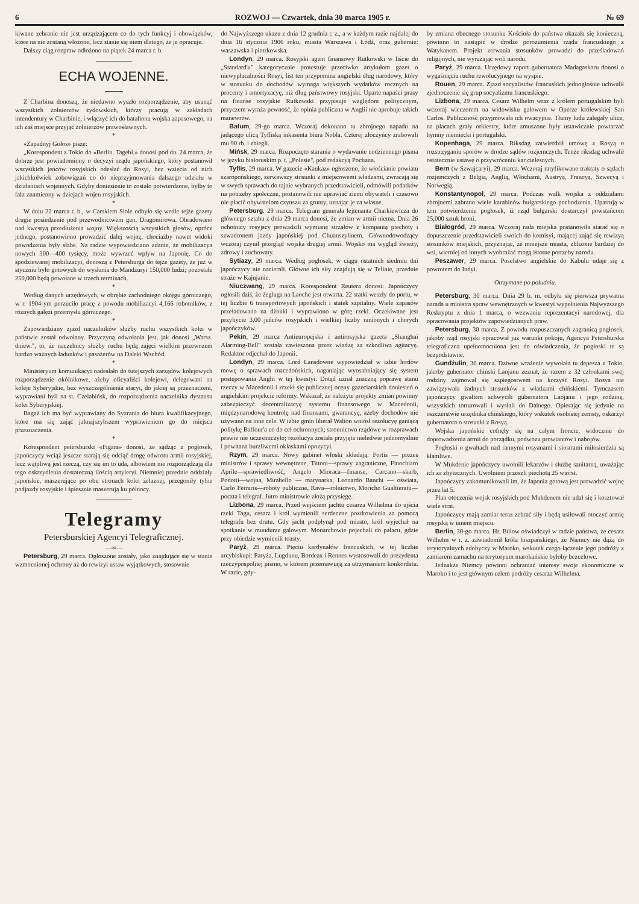6 ROZWOJ — Czwartek, dnia 30 marca 1905 r. № 69
kiwane zebranie nie jest urządzającem co do tych funkcyj i obowiązków, które na nie zostaną włożone, lecz stanie się niem dlatego, że je opracuje.
Dalszy ciąg rozpraw odłożono na piątek 24 marca r. b.
ECHA WOJENNE.
Z Charbina donoszą, że niedawno wyszło rozporządzenie, aby usunąć wszystkich żołnierzów żydowskich, którzy pracują w zakładach intendentury w Charbinie, i włączyć ich do batalionu wojska zapasowego, na ich zaś miejsce przyjąć żołnierzów prawosławnych.
*
«Zapadnyj Gołos» pisze:
„Korespondent z Tokio do «Berlin. Tagebl.» donosi pod dn. 24 marca, że dobrze jest powiadomiony o decyzyi rządu japońskiego, który postanowił wszystkich jeńców rosyjskich odesłać do Rosyi, bez wzięcia od nich jakichkolwiek zobowiązań co do nieprzyjmowania dalszego udziału w działaniach wojennych. Gdyby doniesienie to zostało potwierdzone, byłby to fakt znamienny w dziejach wojen rosyjskich.
*
W dniu 22 marca r. b., w Carskiem Siole odbyło się wedle tejże gazety drugie posiedzenie pod przewodnictwem gen. Dragomirowa. Obradowano nad kwestyą przedłużenia wojny. Większością wszystkich głosów, oprócz jednego, postanowiono prowadzić dalej wojnę, chociażby nawet widoki powodzenia były słabe. Na radzie wypowiedziano zdanie, że mobilizacya nowych 300—400 tysięcy, może wywrzeć wpływ na Japonię. Co do spodziewanej mobilizacyi, donoszą z Petersburga do tejże gazety, że już w styczniu było gotowych do wysłania do Mandżuryi 150,000 ludzi; pozostałe 250,000 będą powołane w trzech terminach.
*
Według danych urzędowych, w obrębie zachodniego okręgu górniczego, w r. 1904-ym porzuciło pracę z powodu mobilizacyi 4,166 robotników, z różnych gałęzi przemysłu górniczego.
*
Zapowiedziany zjazd naczelników służby ruchu wszystkich kolei w państwie został odwołany. Przyczyną odwołania jest, jak donosi „Warsz. dniew.", to, że naczelnicy służby ruchu będą zajęci wielkim przewozem bardzo ważnych ładunków i pasażerów na Daleki Wschód.
*
Ministeryum komunikacyi nadesłało do tutejszych zarządów kolejowych rozporządzenie okólnikowe, ażeby oficyaliści kolejowi, delegowani na koleje Syberyjskie, bez wyszczególnienia stacyi, do jakiej są przeznaczeni, wyprawiani byli na st. Czelabińsk, do rozporządzenia naczelnika dystansu kolei Syberyjskiej.
Bagaż ich ma być wyprawiany do Syzrania do biura kwalifikacyjnego, które ma się zająć jaknajszybszem wyprawieniem go do miejsca przeznaczenia.
*
Korespondent petersburski «Figara» donosi, że sądząc z pogłosek, japończycy wciąż jeszcze starają się odciąć drogę odwrotu armii rosyjskiej, lecz wątpliwą jest rzeczą, czy się im to uda, albowiem nie rozporządzają dla tego oskrzydlenia dostateczną ilością artyleryi. Niemniej przednie oddziały japońskie, maszerujące po obu stronach kolei żelaznej, przegoniły tylne podjazdy rosyjskie i śpiesznie maszerują ku północy.
Telegramy
Petersburskiej Agencyi Telegraficznej.
—∞—
Petersburg, 29 marca. Ogłoszone zostały, jako znajdujące się w stanie wzmocnionej ochrony aż do rewizyi ustaw wyjątkowych, stosownie
do Najwyższego ukazu z dnia 12 grudnia r. z., a w każdym razie najdalej do dnia 16 stycznia 1906 roku, miasta Warszawa i Łódź, oraz gubernie: waszawska i piotrkowska.
Londyn, 29 marca. Rosyjski agent finansowy Rutkowski w liście do „Standard'u" kategorycznie protestuje przeciwko artykułom gazet o niewypłacalności Rosyi, list ten przypomina angielski dług narodowy, który w stosunku do dochodów wymaga większych wydatków rocznych na procenty i amortyzacyę, niż dług państwowy rosyjski. Uparte napaści prasy na finanse rosyjskie Rutkowski przypisuje względom politycznym, przyczem wyraża pewność, że opinia publiczna w Anglii nie aprobuje takich manewrów.
Batum, 29-go marca. Wczoraj dokonano tu zbrojnego napadu na jadącego ulicą Tyfliską inkasenta biura Nobla. Czterej złoczyńcy zrabowali mu 90 rb. i zbiegli.
Mińsk, 29 marca. Rozpoczęto starania o wydawanie codziennego pisma w języku białoruskim p. t. „Polesie", pod redakcyą Pochana.
Tyflis, 29 marca. W gazecie «Kaukaz» ogłoszono, że włościanie powiatu szaropońskiego, zerwawszy stosunki z miejscowemi władzami, zwracają się w swych sprawach do tajnie wybranych przedstawicieli, odmówili podatków na potrzeby społeczne, postanowili nie uprawiać ziemi obywateli i czasowo nie płacić obywatelom czynszu za grunty, uznając je za własne.
Petersburg. 29 marca. Telegram generała lejtenanta Charkiewicza do głównego sztabu z dnia 29 marca donosi, że zmian w armii niema. Dnia 26 ochotnicy rosyjscy prowadzili wymianę strzałów z kompanią piechoty i szwadronem jazdy japońskiej pod Chuanszylinem. Głównodowodzący wczoraj czynił przegląd wojska drugiej armii. Wojsko ma wygląd świeży, zdrowy i zuchowaty.
Sytiazy, 29 marca. Według pogłosek, w ciągu ostatnich siedmiu dni japończycy nie nacierali. Główne ich siły znajdują się w Telinie, przednie straże w Kajujanie.
Niuczwang, 29 marca. Korespondent Reutera donosi: Japończycy ogłosili dziś, że żegluga na Laoche jest otwarta. 22 statki weszły do portu, w tej liczbie 6 transportowych japońskich i statek szpitalny. Wiele zapasów przeładowano na dżonki i wyprawiono w górę rzeki. Oczekiwane jest przybycie 3,00 jeńców rosyjskich i wielkiej liczby ranionych i chorych japończyków.
Pekin, 29 marca Antieuropejska i antirosyjska gazeta „Shanghai Alarming-Bell" została zawieszona przez władzę za szkodliwą agitacyę. Redaktor odjechał do Japonii.
Londyn, 29 marca. Lord Lansdowne wypowiedział w izbie lordów mowę o sprawach macedońskich, naganiając wyosabniający się system postępowania Anglii w tej kwestyi. Dotąd uznał znaczną poprawę stanu rzeczy w Macedonii i zrzekł się publicznej oceny gazeciarskich doniesień o angielskim projekcie reformy. Wskazał, że należyte projekty zmian powinny zabezpieczyć decentralizacyę systemu finansowego w Macedonii, międzynarodową kontrolę nad finansami, gwarancyę, ażeby dochodów nie używano na inne cele. W izbie gmin liberał Walton wniósł rezolucyę ganiącą politykę Balfour'a co do ceł ochronnych; stronnictwo rządowe w rozprawach prawie nie uczestniczyło; rezolucya została przyjęta nieledwie jednomyślnie i powitana burzliwemi oklaskami opozycyi.
Rzym, 29 marca. Nowy gabinet włoski składają: Fortis — prezes ministrów i sprawy wewnętrzne, Tittoni—sprawy zagraniczne, Finochiaro Aprile—sprawiedliwość, Angelo Mioraca—finanse, Carcano—skarb, Podotti—wojna, Mirabello — marynarka, Leonardo Banchi — oświata, Carlo Ferraris—roboty publiczne, Rava—rolnictwo, Moricho Gualtieratti—poczta i telegraf. Jutro ministrowie złożą przysięgę.
Lizbona, 29 marca. Przed wejściem jachtu cesarza Wilhelma do ujścia rzeki Tagu, cesarz i król wymienili serdeczne pozdrowienia za pomocą telegrafu bez drutu. Gdy jacht podpłynął pod miasto, król wyjechał na spotkanie w mundurze galowym. Monarchowie pojechali do pałacu, gdzie przy obiedzie wymienili toasty.
Paryż, 29 marca. Pięciu kardynałów francuskich, w tej liczbie arcybiskupi: Paryża, Lugdunu, Bordeax i Rennes wystosowali do prezydenta rzeczypospolitej pismo, w którem przemawiają za utrzymaniem konkordatu. W razie, gdy-
by zmiana obecnego stosunku Kościoła do państwa okazała się konieczną, powinno to nastąpić w drodze porozumienia rządu francuskiego z Watykanem. Projekt zerwania stosunków prowadzi do prześladowań religijnych, nie wyrażając woli narodu.
Paryż, 29 marca. Urzędowy raport gubernatora Madagaskaru donosi o wygaśnięciu ruchu rewolucyjnego na wyspie.
Rouen, 29 marca. Zjazd socyalistów francuskich jednogłośnie uchwalił zjednoczenie się grup socyalizmu francuskiego.
Lizbona, 29 marca. Cesarz Wilhelm wraz z królem portugalskim byli wczoraj wieczorem na widowisku galowem w Operze królewskiej San Carlos. Publiczność przyjmowała ich owacyjnie. Tłumy ludu zalegały ulice, na placach grały orkiestry, które zmuszone były ustawicznie powtarzać hymny niemiecki i portugalski.
Kopenhaga, 29 marca. Riksdag zatwierdził umowę z Rosyą o rozstrzyganiu sporów w drodze sądów rozjemczych. Tenże riksdag uchwalił ostatecznie ustawę o przywróceniu kar cielesnych.
Bern (w Szwajcaryi), 29 marca. Wczoraj ratyfikowano traktaty o sądach rozjemczych z Belgią, Anglią, Włochami, Austryą, Francyą, Szwecyą i Norwegią.
Konstantynopol, 29 marca. Podczas walk wojska z oddziałami zbrojnemi zabrano wiele karabinów bułgarskiego pochodzenia. Upatrują w tem potwierdzenie pogłosek, iż rząd bułgarski dostarczył powstańcom 25,000 sztuk broni.
Białogród, 29 marca. Wczoraj rada miejska postanowiła starać się o dopuszczenie przedstawicieli swoich do komisyi, mającej zająć się rewizyą stosunków miejskich, przyznając, że mniejsze miasta, zbliżone bardziej do wsi, wierniej od innych wyobrażać mogą istotne potrzeby narodu.
Peszawer, 29 marca. Poselstwo angielskie do Kabulu udaje się z powrotem do Indyi.
Otrzymane po południu.
Petersburg, 30 marca. Dnia 29 b. m. odbyła się pierwsza prywatna narada u ministra spraw wewnętrznych w kwestyi wypełnienia Najwyższego Reskryptu z dnia 1 marca, o wezwaniu reprezentacyi narodowej, dla opracowania projektów zapowiedzianych praw.
Petersburg, 30 marca. Z powodu rozpuszczanych zagranicą pogłosek, jakoby rząd rosyjski opracował już warunki pokoju, Agencya Petersburska telegraficzna upełnomocniona jest do oświadczenia, że pogłoski te są bezpodstawne.
Gundżulin, 30 marca. Dziwne wrażenie wywołała tu depesza z Tokio, jakoby gubernator chiński Laojanu zeznał, że razem z 32 członkami swej rodziny zajmował się szpiegostwem na korzyść Rosyi. Rosya nie zawiązywała żadnych stosunków z władzami chińskiemi. Tymczasem japończycy gwałtem schwycili gubernatora Laojanu i jego rodzinę, wszystkich torturowali i wysłali do Dalnego. Opierając się jedynie na oszczerstwie urzędnika chińskiego, który wskutek osobistej zemsty, oskarżył gubernatora o stosunki z Rosyą.
Wojska japońskie cofnęły się na całym froncie, widocznie do doprowadzenia armii do porządku, podwozu prowiantów i nabojów.
Pogłoski o gwałtach nad rannymi rosyanami i siostrami miłosierdzia są kłamliwe.
W Mukdenie japończycy uwolnili lekarzów i służbę sanitarną, uważając ich za zbytecznych. Uwolnieni przeszli piechotą 25 wiorst.
Japończycy zakomunikowali im, że Japonia gotową jest prowadzić wojnę przez lat 5.
Plan otoczenia wojsk rosyjskich pod Mukdenem nie udał się i kosztował wiele strat.
Japończycy mają zamiar teraz zebrać siły i będą usiłowali otoczyć armię rosyjską w innem miejscu.
Berlin, 30-go marca. Hr. Bülow oświadczył w radzie państwa, że cesarz Wilhelm w r. z. zawiadomił króla hiszpańskiego, że Niemcy nie dążą do terytoryalnych zdobyczy w Maroko, wskutek czego łączenie jego podróży z zamiarem zamachu na terytoryum marokańskie byłoby bezcelowe.
Jednakże Niemcy powinni ochraniać interesy swoje ekonomiczne w Maroko i to jest głównym celem podróży cesarza Wilhelma.